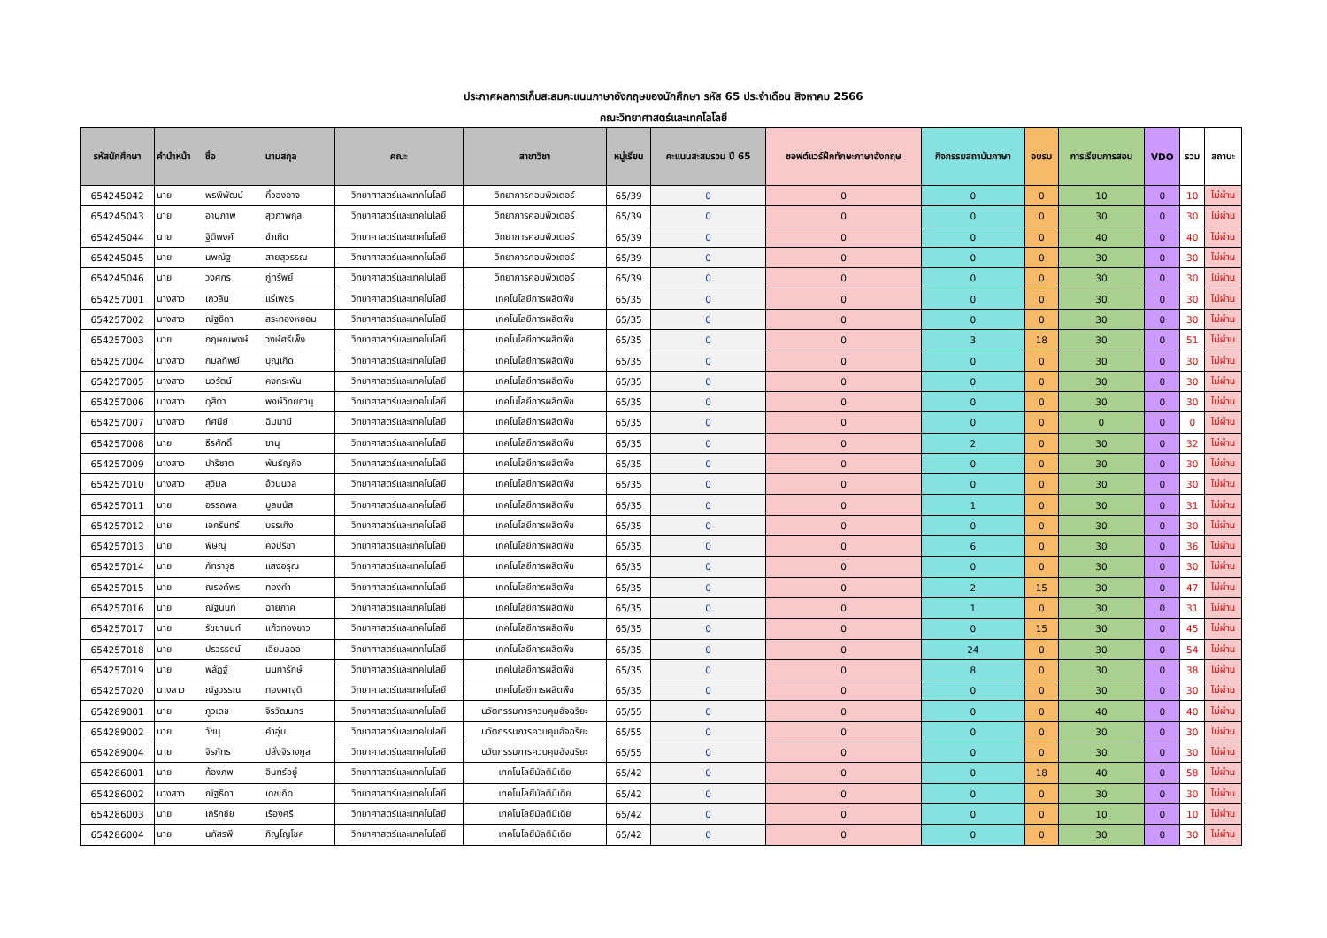ประกาศผลการเก็บสะสมคะแนนภาษาอังกฤษของนักศึกษา รหัส 65 ประจำเดือน สิงหาคม 2566
คณะวิทยาศาสตร์และเทคโลโลยี
| รหัสนักศึกษา | คำนำหน้า | ชื่อ | นามสกุล | คณะ | สาขาวิชา | หมู่เรียน | คะแนนสะสมรวม ปี 65 | ซอฟต์แวร์ฝึกทักษะภาษาอังกฤษ | กิจกรรมสถาบันภาษา | อบรม | การเรียนการสอน | VDO | รวม | สถานะ |
| --- | --- | --- | --- | --- | --- | --- | --- | --- | --- | --- | --- | --- | --- | --- |
| 654245042 | นาย | พรพิพัฒน์ | คิ้วองอาจ | วิทยาศาสตร์และเทคโนโลยี | วิทยาการคอมพิวเตอร์ | 65/39 | 0 | 0 | 0 | 0 | 10 | 0 | 10 | ไม่ผ่าน |
| 654245043 | นาย | อานุภาพ | สุวภาพกุล | วิทยาศาสตร์และเทคโนโลยี | วิทยาการคอมพิวเตอร์ | 65/39 | 0 | 0 | 0 | 0 | 30 | 0 | 30 | ไม่ผ่าน |
| 654245044 | นาย | ฐิติพงศ์ | ขำเกิด | วิทยาศาสตร์และเทคโนโลยี | วิทยาการคอมพิวเตอร์ | 65/39 | 0 | 0 | 0 | 0 | 40 | 0 | 40 | ไม่ผ่าน |
| 654245045 | นาย | นพณัฐ | สายสุวรรณ | วิทยาศาสตร์และเทคโนโลยี | วิทยาการคอมพิวเตอร์ | 65/39 | 0 | 0 | 0 | 0 | 30 | 0 | 30 | ไม่ผ่าน |
| 654245046 | นาย | วงศกร | กู่ทรัพย์ | วิทยาศาสตร์และเทคโนโลยี | วิทยาการคอมพิวเตอร์ | 65/39 | 0 | 0 | 0 | 0 | 30 | 0 | 30 | ไม่ผ่าน |
| 654257001 | นางสาว | เกวลิน | แร่เพชร | วิทยาศาสตร์และเทคโนโลยี | เทคโนโลยีการผลิตพืช | 65/35 | 0 | 0 | 0 | 0 | 30 | 0 | 30 | ไม่ผ่าน |
| 654257002 | นางสาว | ณัฐธิดา | สระทองหยอม | วิทยาศาสตร์และเทคโนโลยี | เทคโนโลยีการผลิตพืช | 65/35 | 0 | 0 | 0 | 0 | 30 | 0 | 30 | ไม่ผ่าน |
| 654257003 | นาย | กฤษณพงษ์ | วงษ์ศรีเพ็ง | วิทยาศาสตร์และเทคโนโลยี | เทคโนโลยีการผลิตพืช | 65/35 | 0 | 0 | 3 | 18 | 30 | 0 | 51 | ไม่ผ่าน |
| 654257004 | นางสาว | กมลทิพย์ | บุญเกิด | วิทยาศาสตร์และเทคโนโลยี | เทคโนโลยีการผลิตพืช | 65/35 | 0 | 0 | 0 | 0 | 30 | 0 | 30 | ไม่ผ่าน |
| 654257005 | นางสาว | นวรัตน์ | คงกระพัน | วิทยาศาสตร์และเทคโนโลยี | เทคโนโลยีการผลิตพืช | 65/35 | 0 | 0 | 0 | 0 | 30 | 0 | 30 | ไม่ผ่าน |
| 654257006 | นางสาว | ดุสิตา | พงษ์วิทยภานุ | วิทยาศาสตร์และเทคโนโลยี | เทคโนโลยีการผลิตพืช | 65/35 | 0 | 0 | 0 | 0 | 30 | 0 | 30 | ไม่ผ่าน |
| 654257007 | นางสาว | ทัศนีย์ | ฉิมมามี | วิทยาศาสตร์และเทคโนโลยี | เทคโนโลยีการผลิตพืช | 65/35 | 0 | 0 | 0 | 0 | 0 | 0 | 0 | ไม่ผ่าน |
| 654257008 | นาย | ธีรศักดิ์ | ชานุ | วิทยาศาสตร์และเทคโนโลยี | เทคโนโลยีการผลิตพืช | 65/35 | 0 | 0 | 2 | 0 | 30 | 0 | 32 | ไม่ผ่าน |
| 654257009 | นางสาว | ปาริชาต | พันธัญกิจ | วิทยาศาสตร์และเทคโนโลยี | เทคโนโลยีการผลิตพืช | 65/35 | 0 | 0 | 0 | 0 | 30 | 0 | 30 | ไม่ผ่าน |
| 654257010 | นางสาว | สุวิมล | อ้วนนวล | วิทยาศาสตร์และเทคโนโลยี | เทคโนโลยีการผลิตพืช | 65/35 | 0 | 0 | 0 | 0 | 30 | 0 | 30 | ไม่ผ่าน |
| 654257011 | นาย | อรรถพล | มูลมนัส | วิทยาศาสตร์และเทคโนโลยี | เทคโนโลยีการผลิตพืช | 65/35 | 0 | 0 | 1 | 0 | 30 | 0 | 31 | ไม่ผ่าน |
| 654257012 | นาย | เอกรินทร์ | บรรเทิง | วิทยาศาสตร์และเทคโนโลยี | เทคโนโลยีการผลิตพืช | 65/35 | 0 | 0 | 0 | 0 | 30 | 0 | 30 | ไม่ผ่าน |
| 654257013 | นาย | พิษณุ | คงปรีชา | วิทยาศาสตร์และเทคโนโลยี | เทคโนโลยีการผลิตพืช | 65/35 | 0 | 0 | 6 | 0 | 30 | 0 | 36 | ไม่ผ่าน |
| 654257014 | นาย | ภัทราวุธ | แสงอรุณ | วิทยาศาสตร์และเทคโนโลยี | เทคโนโลยีการผลิตพืช | 65/35 | 0 | 0 | 0 | 0 | 30 | 0 | 30 | ไม่ผ่าน |
| 654257015 | นาย | ณรงค์พร | ทองคำ | วิทยาศาสตร์และเทคโนโลยี | เทคโนโลยีการผลิตพืช | 65/35 | 0 | 0 | 2 | 15 | 30 | 0 | 47 | ไม่ผ่าน |
| 654257016 | นาย | ณัฐนนท์ | ฉายภาค | วิทยาศาสตร์และเทคโนโลยี | เทคโนโลยีการผลิตพืช | 65/35 | 0 | 0 | 1 | 0 | 30 | 0 | 31 | ไม่ผ่าน |
| 654257017 | นาย | รัชชานนท์ | แก้วทองขาว | วิทยาศาสตร์และเทคโนโลยี | เทคโนโลยีการผลิตพืช | 65/35 | 0 | 0 | 0 | 15 | 30 | 0 | 45 | ไม่ผ่าน |
| 654257018 | นาย | ปรวรรตน์ | เอี่ยมลออ | วิทยาศาสตร์และเทคโนโลยี | เทคโนโลยีการผลิตพืช | 65/35 | 0 | 0 | 24 | 0 | 30 | 0 | 54 | ไม่ผ่าน |
| 654257019 | นาย | พลัฏฐ์ | นนทารักษ์ | วิทยาศาสตร์และเทคโนโลยี | เทคโนโลยีการผลิตพืช | 65/35 | 0 | 0 | 8 | 0 | 30 | 0 | 38 | ไม่ผ่าน |
| 654257020 | นางสาว | ณัฐวรรณ | ทองผาจุติ | วิทยาศาสตร์และเทคโนโลยี | เทคโนโลยีการผลิตพืช | 65/35 | 0 | 0 | 0 | 0 | 30 | 0 | 30 | ไม่ผ่าน |
| 654289001 | นาย | ภูวเดช | จิรวัฒนกร | วิทยาศาสตร์และเทคโนโลยี | นวัตกรรมการควบคุมอัจฉริยะ | 65/55 | 0 | 0 | 0 | 0 | 40 | 0 | 40 | ไม่ผ่าน |
| 654289002 | นาย | วัชนุ | คำอุ่ม | วิทยาศาสตร์และเทคโนโลยี | นวัตกรรมการควบคุมอัจฉริยะ | 65/55 | 0 | 0 | 0 | 0 | 30 | 0 | 30 | ไม่ผ่าน |
| 654289004 | นาย | จิรภัทร | ปลั่งจิรางกูล | วิทยาศาสตร์และเทคโนโลยี | นวัตกรรมการควบคุมอัจฉริยะ | 65/55 | 0 | 0 | 0 | 0 | 30 | 0 | 30 | ไม่ผ่าน |
| 654286001 | นาย | ก้องภพ | อินทร์อยู่ | วิทยาศาสตร์และเทคโนโลยี | เทคโนโลยีมัลติมีเดีย | 65/42 | 0 | 0 | 0 | 18 | 40 | 0 | 58 | ไม่ผ่าน |
| 654286002 | นางสาว | ณัฐธิดา | เดชเกิด | วิทยาศาสตร์และเทคโนโลยี | เทคโนโลยีมัลติมีเดีย | 65/42 | 0 | 0 | 0 | 0 | 30 | 0 | 30 | ไม่ผ่าน |
| 654286003 | นาย | เกริกชัย | เรืองศรี | วิทยาศาสตร์และเทคโนโลยี | เทคโนโลยีมัลติมีเดีย | 65/42 | 0 | 0 | 0 | 0 | 10 | 0 | 10 | ไม่ผ่าน |
| 654286004 | นาย | นภัสรพี | ภิญโญโชค | วิทยาศาสตร์และเทคโนโลยี | เทคโนโลยีมัลติมีเดีย | 65/42 | 0 | 0 | 0 | 0 | 30 | 0 | 30 | ไม่ผ่าน |